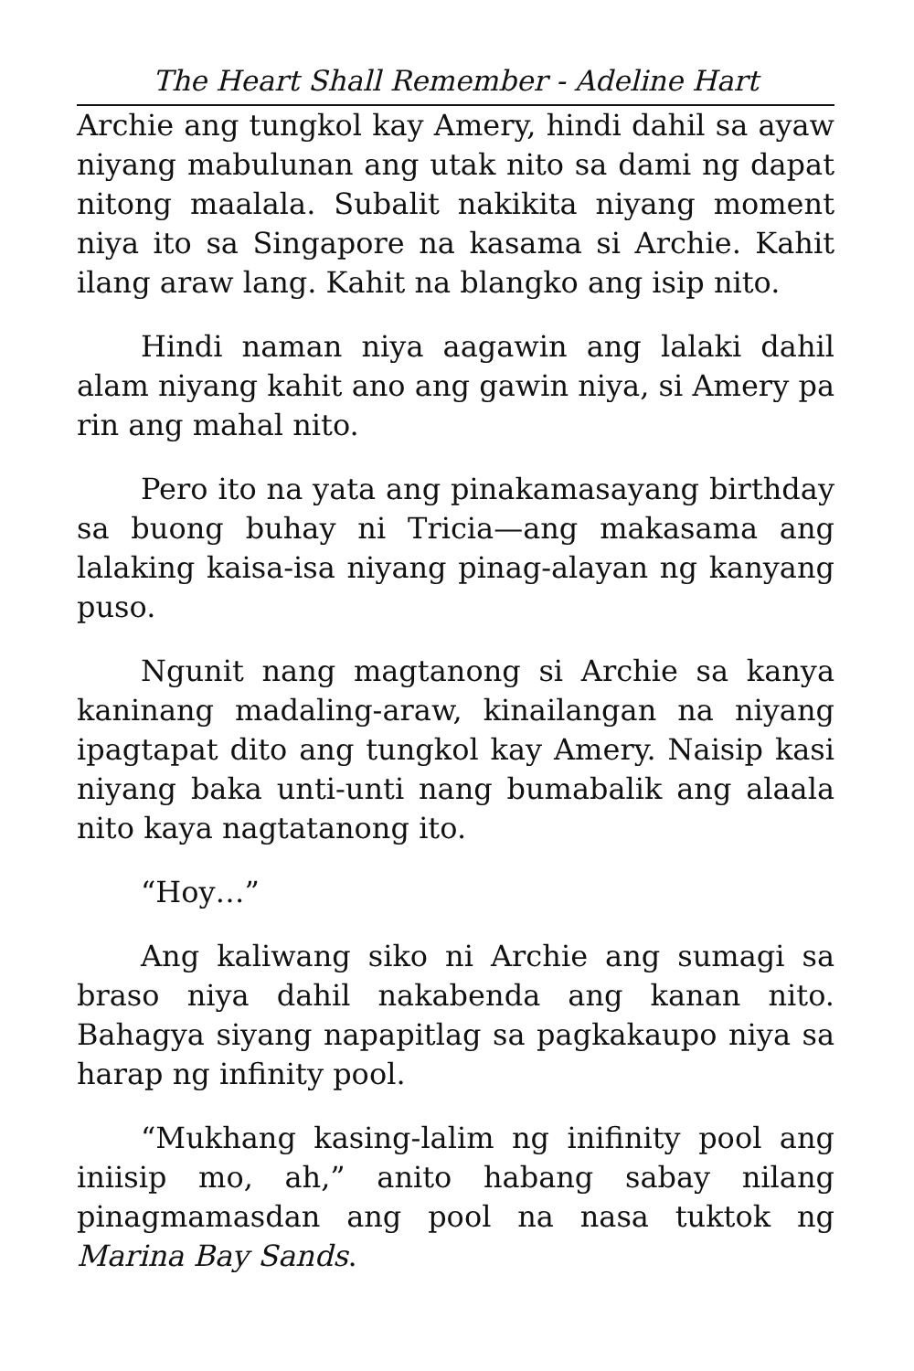The Heart Shall Remember - Adeline Hart
Archie ang tungkol kay Amery, hindi dahil sa ayaw niyang mabulunan ang utak nito sa dami ng dapat nitong maalala. Subalit nakikita niyang moment niya ito sa Singapore na kasama si Archie. Kahit ilang araw lang. Kahit na blangko ang isip nito.
Hindi naman niya aagawin ang lalaki dahil alam niyang kahit ano ang gawin niya, si Amery pa rin ang mahal nito.
Pero ito na yata ang pinakamasayang birthday sa buong buhay ni Tricia—ang makasama ang lalaking kaisa-isa niyang pinag-alayan ng kanyang puso.
Ngunit nang magtanong si Archie sa kanya kaninang madaling-araw, kinailangan na niyang ipagtapat dito ang tungkol kay Amery. Naisip kasi niyang baka unti-unti nang bumabalik ang alaala nito kaya nagtatanong ito.
“Hoy…”
Ang kaliwang siko ni Archie ang sumagi sa braso niya dahil nakabenda ang kanan nito. Bahagya siyang napapitlag sa pagkakaupo niya sa harap ng infinity pool.
“Mukhang kasing-lalim ng inifinity pool ang iniisip mo, ah,” anito habang sabay nilang pinagmamasdan ang pool na nasa tuktok ng Marina Bay Sands.